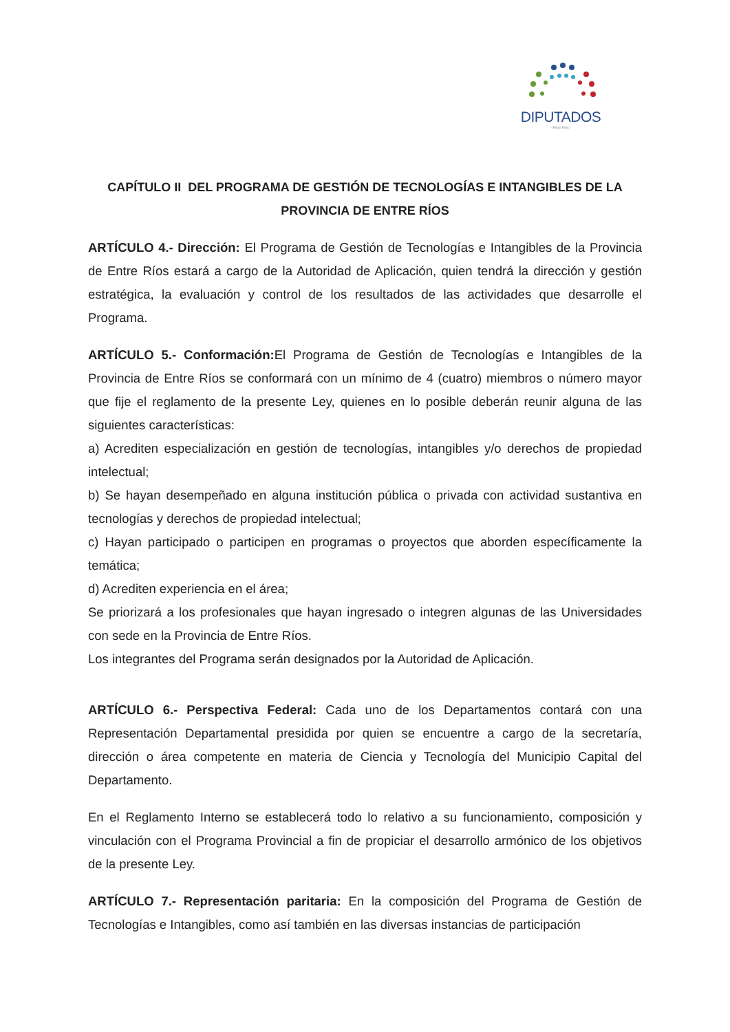DIPUTADOS
- Entre Ríos -
CAPÍTULO II DEL PROGRAMA DE GESTIÓN DE TECNOLOGÍAS E INTANGIBLES DE LA PROVINCIA DE ENTRE RÍOS
ARTÍCULO 4.- Dirección: El Programa de Gestión de Tecnologías e Intangibles de la Provincia de Entre Ríos estará a cargo de la Autoridad de Aplicación, quien tendrá la dirección y gestión estratégica, la evaluación y control de los resultados de las actividades que desarrolle el Programa.
ARTÍCULO 5.- Conformación: El Programa de Gestión de Tecnologías e Intangibles de la Provincia de Entre Ríos se conformará con un mínimo de 4 (cuatro) miembros o número mayor que fije el reglamento de la presente Ley, quienes en lo posible deberán reunir alguna de las siguientes características:
a) Acrediten especialización en gestión de tecnologías, intangibles y/o derechos de propiedad intelectual;
b) Se hayan desempeñado en alguna institución pública o privada con actividad sustantiva en tecnologías y derechos de propiedad intelectual;
c) Hayan participado o participen en programas o proyectos que aborden específicamente la temática;
d) Acrediten experiencia en el área;
Se priorizará a los profesionales que hayan ingresado o integren algunas de las Universidades con sede en la Provincia de Entre Ríos.
Los integrantes del Programa serán designados por la Autoridad de Aplicación.
ARTÍCULO 6.- Perspectiva Federal: Cada uno de los Departamentos contará con una Representación Departamental presidida por quien se encuentre a cargo de la secretaría, dirección o área competente en materia de Ciencia y Tecnología del Municipio Capital del Departamento.
En el Reglamento Interno se establecerá todo lo relativo a su funcionamiento, composición y vinculación con el Programa Provincial a fin de propiciar el desarrollo armónico de los objetivos de la presente Ley.
ARTÍCULO 7.- Representación paritaria: En la composición del Programa de Gestión de Tecnologías e Intangibles, como así también en las diversas instancias de participación